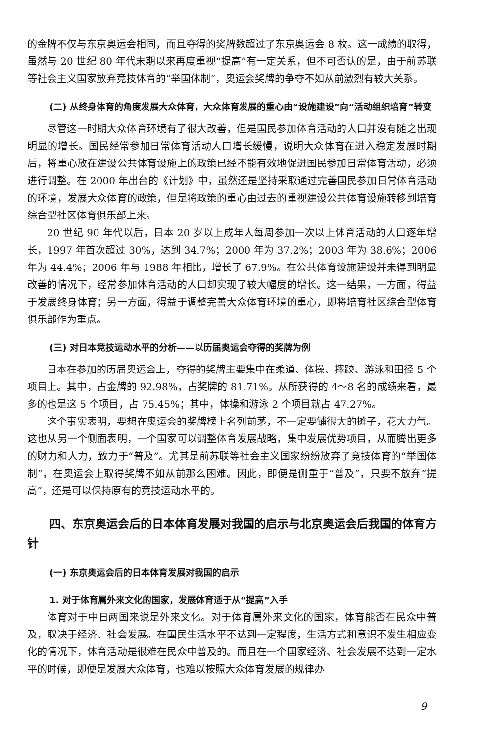的金牌不仅与东京奥运会相同，而且夺得的奖牌数超过了东京奥运会 8 枚。这一成绩的取得，虽然与 20 世纪 80 年代末期以来再度重视“提高”有一定关系，但不可否认的是，由于前苏联等社会主义国家放弃竞技体育的“举国体制”，奥运会奖牌的争夺不如从前激烈有较大关系。
(二) 从终身体育的角度发展大众体育，大众体育发展的重心由“设施建设”向“活动组织培育”转变
尽管这一时期大众体育环境有了很大改善，但是国民参加体育活动的人口并没有随之出现明显的增长。国民经常参加日常体育活动人口增长缓慢，说明大众体育在进入稳定发展时期后，将重心放在建设公共体育设施上的政策已经不能有效地促进国民参加日常体育活动，必须进行调整。在 2000 年出台的《计划》中，虽然还是坚持采取通过完善国民参加日常体育活动的环境，发展大众体育的政策，但是将政策的重心由过去的重视建设公共体育设施转移到培育综合型社区体育俱乐部上来。
20 世纪 90 年代以后，日本 20 岁以上成年人每周参加一次以上体育活动的人口逐年增长，1997 年首次超过 30%，达到 34.7%；2000 年为 37.2%；2003 年为 38.6%；2006 年为 44.4%；2006 年与 1988 年相比，增长了 67.9%。在公共体育设施建设并未得到明显改善的情况下，经常参加体育活动的人口却实现了较大幅度的增长。这一结果，一方面，得益于发展终身体育；另一方面，得益于调整完善大众体育环境的重心，即将培育社区综合型体育俱乐部作为重点。
(三) 对日本竞技运动水平的分析——以历届奥运会夺得的奖牌为例
日本在参加的历届奥运会上，夺得的奖牌主要集中在柔道、体操、摔跤、游泳和田径 5 个项目上。其中，占金牌的 92.98%，占奖牌的 81.71%。从所获得的 4～8 名的成绩来看，最多的也是这 5 个项目，占 75.45%；其中，体操和游泳 2 个项目就占 47.27%。
这个事实表明，要想在奥运会的奖牌榜上名列前茅，不一定要铺很大的摊子，花大力气。这也从另一个侧面表明，一个国家可以调整体育发展战略，集中发展优势项目，从而腾出更多的财力和人力，致力于“普及”。尤其是前苏联等社会主义国家纷纷放弃了竞技体育的“举国体制”，在奥运会上取得奖牌不如从前那么困难。因此，即便是侧重于“普及”，只要不放弃“提高”，还是可以保持原有的竞技运动水平的。
四、东京奥运会后的日本体育发展对我国的启示与北京奥运会后我国的体育方针
(一) 东京奥运会后的日本体育发展对我国的启示
1. 对于体育属外来文化的国家，发展体育适于从“提高”入手
体育对于中日两国来说是外来文化。对于体育属外来文化的国家，体育能否在民众中普及，取决于经济、社会发展。在国民生活水平不达到一定程度，生活方式和意识不发生相应变化的情况下，体育活动是很难在民众中普及的。而且在一个国家经济、社会发展不达到一定水平的时候，即便是发展大众体育，也难以按照大众体育发展的规律办
9